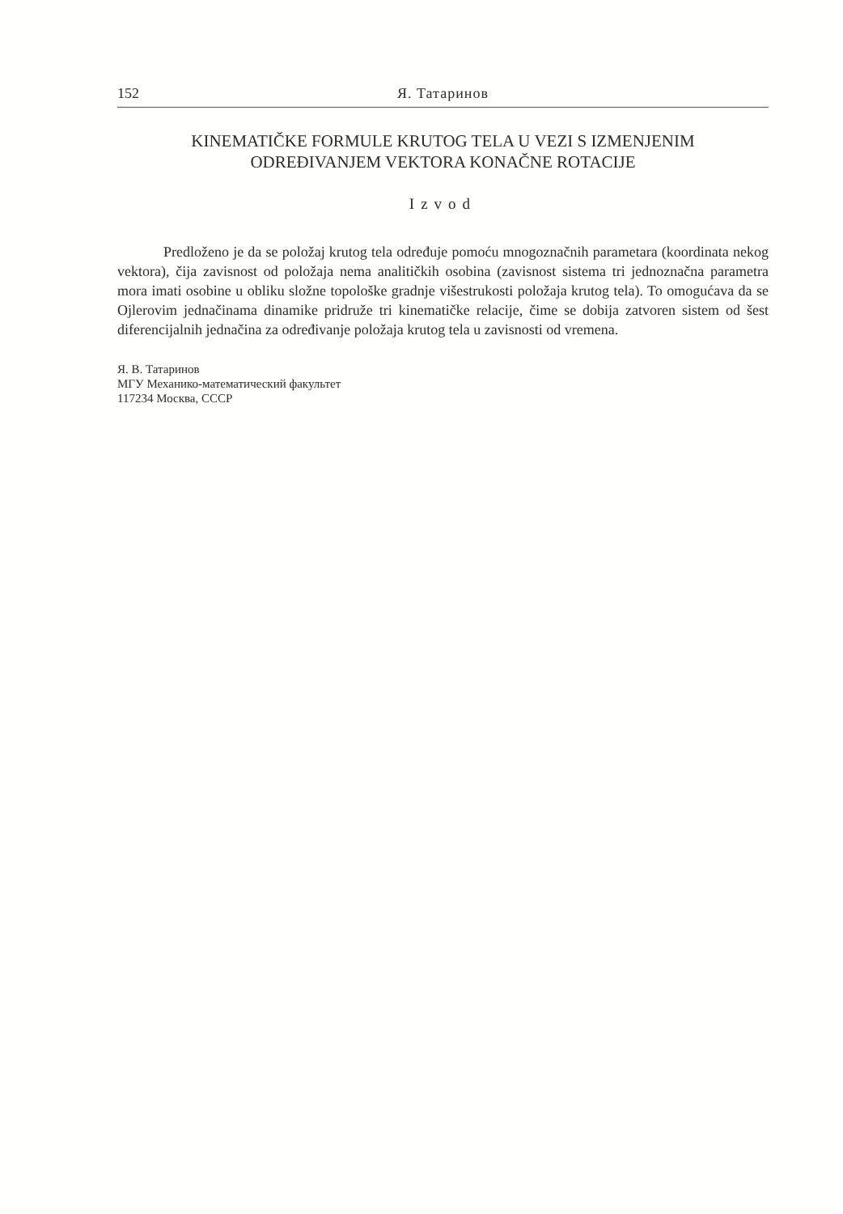152 Я. Татаринов
KINEMATIČKE FORMULE KRUTOG TELA U VEZI S IZMENJENIM
ODREĐIVANJEM VEKTORA KONAČNE ROTACIJE
Izvod
Predloženo je da se položaj krutog tela određuje pomoću mnogoznačnih parametara (koordinata nekog vektora), čija zavisnost od položaja nema analitičkih osobina (zavisnost sistema tri jednoznačna parametra mora imati osobine u obliku složne topološke gradnje višestrukosti položaja krutog tela). To omogućava da se Ojlerovim jednačinama dinamike pridruže tri kinematičke relacije, čime se dobija zatvoren sistem od šest diferencijalnih jednačina za određivanje položaja krutog tela u zavisnosti od vremena.
Я. В. Татаринов
МГУ Механико-математический факультет
117234 Москва, СССР